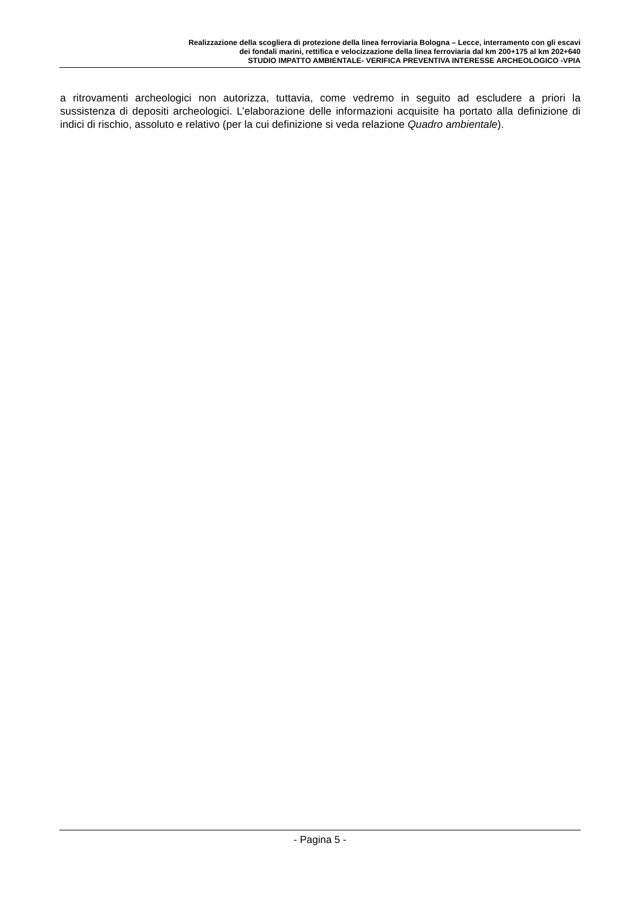Realizzazione della scogliera di protezione della linea ferroviaria Bologna – Lecce, interramento con gli escavi
dei fondali marini, rettifica e velocizzazione della linea ferroviaria dal km 200+175 al km 202+640
STUDIO IMPATTO AMBIENTALE- VERIFICA PREVENTIVA INTERESSE ARCHEOLOGICO -VPIA
a ritrovamenti archeologici non autorizza, tuttavia, come vedremo in seguito ad escludere a priori la sussistenza di depositi archeologici. L’elaborazione delle informazioni acquisite ha portato alla definizione di indici di rischio, assoluto e relativo (per la cui definizione si veda relazione Quadro ambientale).
- Pagina 5 -